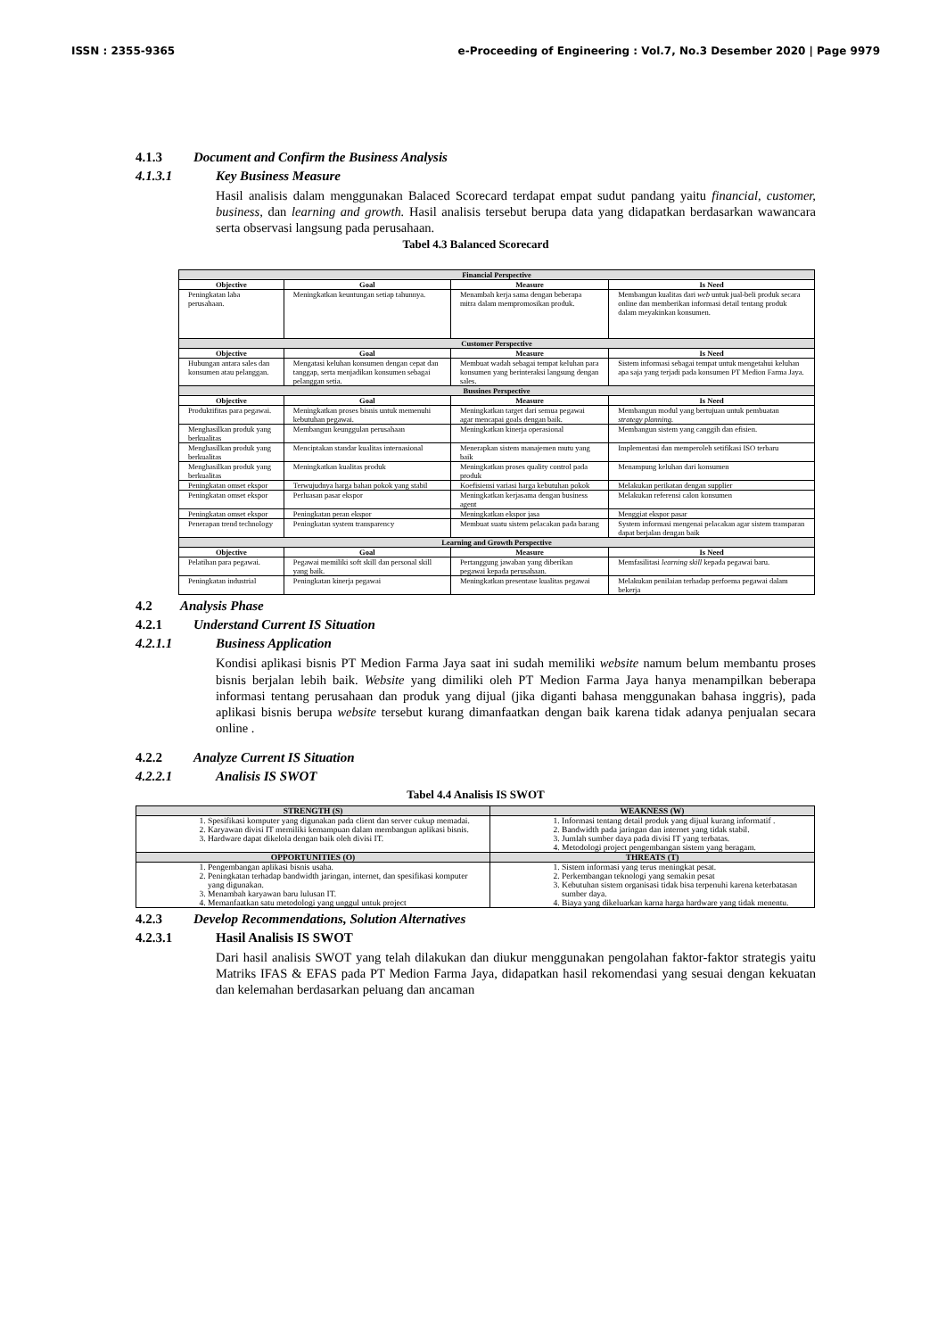ISSN : 2355-9365 e-Proceeding of Engineering : Vol.7, No.3 Desember 2020 | Page 9979
4.1.3 Document and Confirm the Business Analysis
4.1.3.1 Key Business Measure
Hasil analisis dalam menggunakan Balaced Scorecard terdapat empat sudut pandang yaitu financial, customer, business, dan learning and growth. Hasil analisis tersebut berupa data yang didapatkan berdasarkan wawancara serta observasi langsung pada perusahaan.
Tabel 4.3 Balanced Scorecard
| Financial Perspective | | | |
| --- | --- | --- | --- |
| Objective | Goal | Measure | Is Need |
| Peningkatan laba perusahaan. | Meningkatkan keuntungan setiap tahunnya. | Menambah kerja sama dengan beberapa mitra dalam mempromosikan produk. | Membangun kualitas dari web untuk jual-beli produk secara online dan memberikan informasi detail tentang produk dalam meyakinkan konsumen. |
| Customer Perspective | | | |
| Objective | Goal | Measure | Is Need |
| Hubungan antara sales dan konsumen atau pelanggan. | Mengatasi keluhan konsumen dengan cepat dan tanggap, serta menjadikan konsumen sebagai pelanggan setia. | Membuat wadah sebagai tempat keluhan para konsumen yang berinteraksi langsung dengan sales. | Sistem informasi sebagai tempat untuk mengetahui keluhan apa saja yang terjadi pada konsumen PT Medion Farma Jaya. |
| Bussines Perspective | | | |
| Objective | Goal | Measure | Is Need |
| Produktifitas para pegawai. | Meningkatkan proses bisnis untuk memenuhi kebutuhan pegawai. | Meningkatkan target dari semua pegawai agar mencapai goals dengan baik. | Membangun modul yang bertujuan untuk pembuatan strategy planning. |
| Menghasilkan produk yang berkualitas | Membangun keunggulan perusahaan | Meningkatkan kinerja operasional | Membangun sistem yang canggih dan efisien. |
| Menghasilkan produk yang berkualitas | Menciptakan standar kualitas internasional | Menerapkan sistem manajemen mutu yang baik | Implementasi dan memperoleh setifikasi ISO terbaru |
| Menghasilkan produk yang berkualitas | Meningkatkan kualitas produk | Meningkatkan proses quality control pada produk | Menampung keluhan dari konsumen |
| Peningkatan omset ekspor | Terwujudnya harga bahan pokok yang stabil | Koefisiensi variasi harga kebutuhan pokok | Melakukan perikatan dengan supplier |
| Peningkatan omset ekspor | Perluasan pasar ekspor | Meningkatkan kerjasama dengan business agent | Melakukan referensi calon konsumen |
| Peningkatan omset ekspor | Peningkatan peran ekspor | Meningkatkan ekspor jasa | Menggiat ekspor pasar |
| Penerapan trend technology | Peningkatan system transparency | Membuat suatu sistem pelacakan pada barang | System informasi mengenai pelacakan agar sistem transparan dapat berjalan dengan baik |
| Learning and Growth Perspective | | | |
| Objective | Goal | Measure | Is Need |
| Pelatihan para pegawai. | Pegawai memiliki soft skill dan personal skill yang baik. | Pertanggung jawaban yang diberikan pegawai kepada perusahaan. | Memfasilitasi learning skill kepada pegawai baru. |
| Peningkatan industrial | Peningkatan kinerja pegawai | Meningkatkan presentase kualitas pegawai | Melakukan penilaian terhadap perfoema pegawai dalam bekerja |
4.2 Analysis Phase
4.2.1 Understand Current IS Situation
4.2.1.1 Business Application
Kondisi aplikasi bisnis PT Medion Farma Jaya saat ini sudah memiliki website namum belum membantu proses bisnis berjalan lebih baik. Website yang dimiliki oleh PT Medion Farma Jaya hanya menampilkan beberapa informasi tentang perusahaan dan produk yang dijual (jika diganti bahasa menggunakan bahasa inggris), pada aplikasi bisnis berupa website tersebut kurang dimanfaatkan dengan baik karena tidak adanya penjualan secara online .
4.2.2 Analyze Current IS Situation
4.2.2.1 Analisis IS SWOT
Tabel 4.4 Analisis IS SWOT
| STRENGTH (S) | WEAKNESS (W) |
| --- | --- |
| 1. Spesifikasi komputer yang digunakan pada client dan server cukup memadai. 2. Karyawan divisi IT memiliki kemampuan dalam membangun aplikasi bisnis. 3. Hardware dapat dikelola dengan baik oleh divisi IT. | 1. Informasi tentang detail produk yang dijual kurang informatif . 2. Bandwidth pada jaringan dan internet yang tidak stabil. 3. Jumlah sumber daya pada divisi IT yang terbatas. 4. Metodologi project pengembangan sistem yang beragam. |
| OPPORTUNITIES (O) | THREATS (T) |
| 1. Pengembangan aplikasi bisnis usaha. 2. Peningkatan terhadap bandwidth jaringan, internet, dan spesifikasi komputer yang digunakan. 3. Menambah karyawan baru lulusan IT. 4. Memanfaatkan satu metodologi yang unggul untuk project | 1. Sistem informasi yang terus meningkat pesat. 2. Perkembangan teknologi yang semakin pesat 3. Kebutuhan sistem organisasi tidak bisa terpenuhi karena keterbatasan sumber daya. 4. Biaya yang dikeluarkan karna harga hardware yang tidak menentu. |
4.2.3 Develop Recommendations, Solution Alternatives
4.2.3.1 Hasil Analisis IS SWOT
Dari hasil analisis SWOT yang telah dilakukan dan diukur menggunakan pengolahan faktor-faktor strategis yaitu Matriks IFAS & EFAS pada PT Medion Farma Jaya, didapatkan hasil rekomendasi yang sesuai dengan kekuatan dan kelemahan berdasarkan peluang dan ancaman